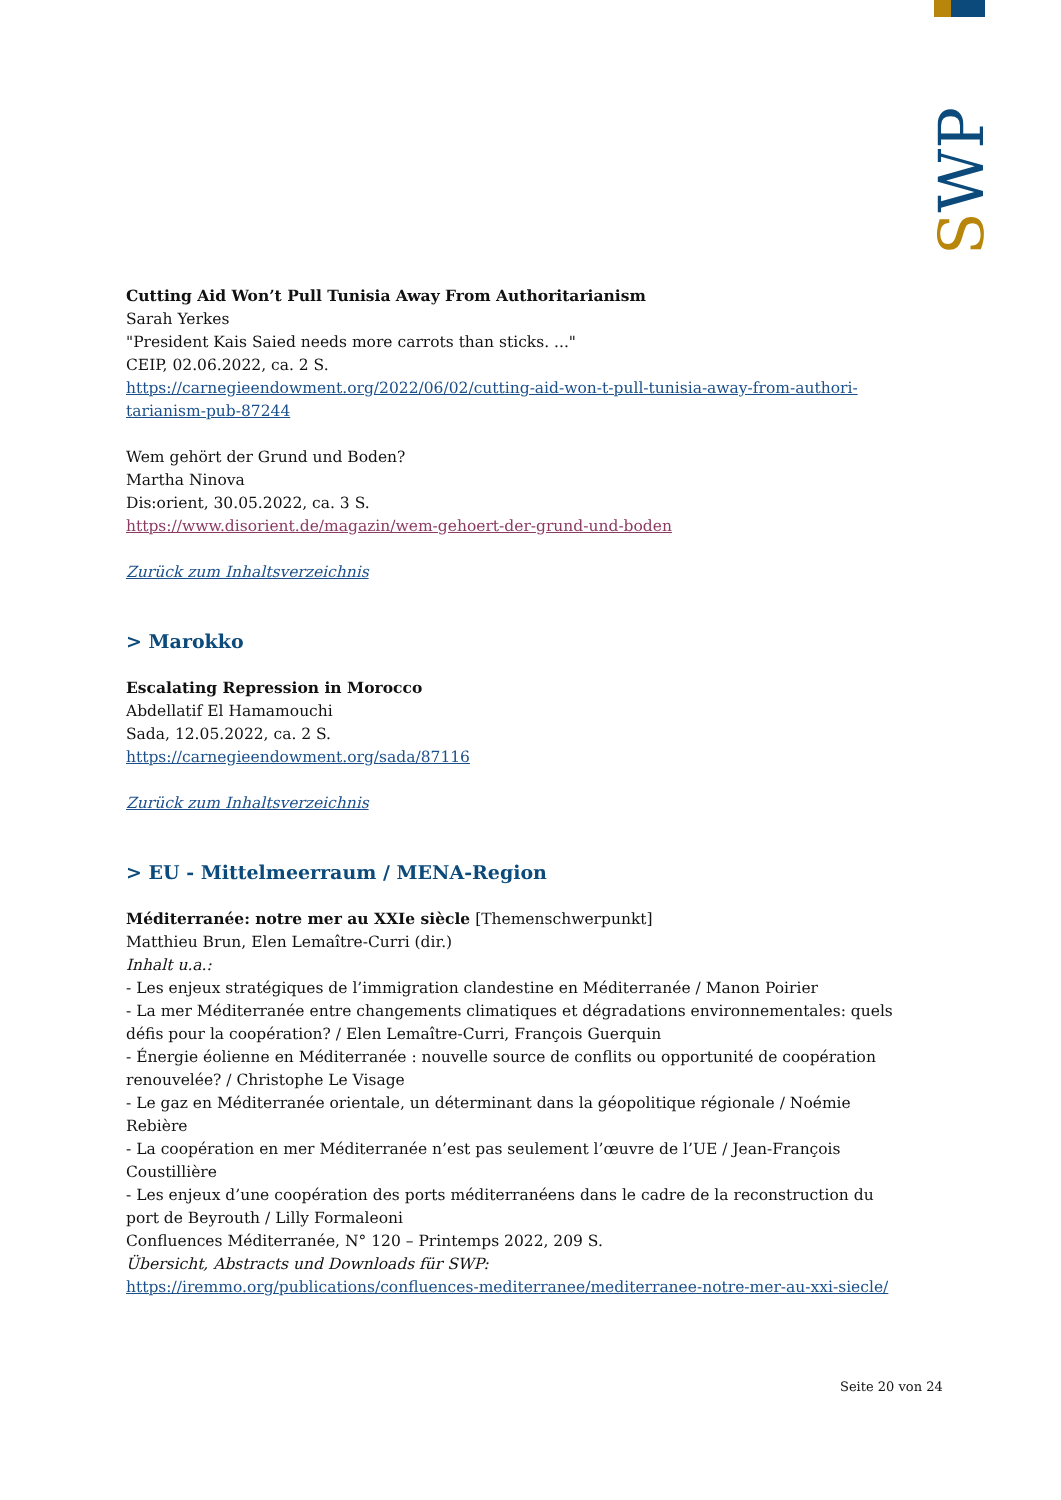SWP
Cutting Aid Won’t Pull Tunisia Away From Authoritarianism
Sarah Yerkes
"President Kais Saied needs more carrots than sticks. ..."
CEIP, 02.06.2022, ca. 2 S.
https://carnegieendowment.org/2022/06/02/cutting-aid-won-t-pull-tunisia-away-from-authori-tarianism-pub-87244
Wem gehört der Grund und Boden?
Martha Ninova
Dis:orient, 30.05.2022, ca. 3 S.
https://www.disorient.de/magazin/wem-gehoert-der-grund-und-boden
Zurück zum Inhaltsverzeichnis
> Marokko
Escalating Repression in Morocco
Abdellatif El Hamamouchi
Sada, 12.05.2022, ca. 2 S.
https://carnegieendowment.org/sada/87116
Zurück zum Inhaltsverzeichnis
> EU - Mittelmeerraum / MENA-Region
Méditerranée: notre mer au XXIe siècle [Themenschwerpunkt]
Matthieu Brun, Elen Lemaître-Curri (dir.)
Inhalt u.a.:
- Les enjeux stratégiques de l’immigration clandestine en Méditerranée / Manon Poirier
- La mer Méditerranée entre changements climatiques et dégradations environnementales: quels défis pour la coopération? / Elen Lemaître-Curri, François Guerquin
- Énergie éolienne en Méditerranée : nouvelle source de conflits ou opportunité de coopération renouvelée? / Christophe Le Visage
- Le gaz en Méditerranée orientale, un déterminant dans la géopolitique régionale / Noémie Rebière
- La coopération en mer Méditerranée n’est pas seulement l’œuvre de l’UE / Jean-François Coustillière
- Les enjeux d’une coopération des ports méditerranéens dans le cadre de la reconstruction du port de Beyrouth / Lilly Formaleoni
Confluences Méditerranée, N° 120 – Printemps 2022, 209 S.
Übersicht, Abstracts und Downloads für SWP:
https://iremmo.org/publications/confluences-mediterranee/mediterranee-notre-mer-au-xxi-siecle/
Seite 20 von 24